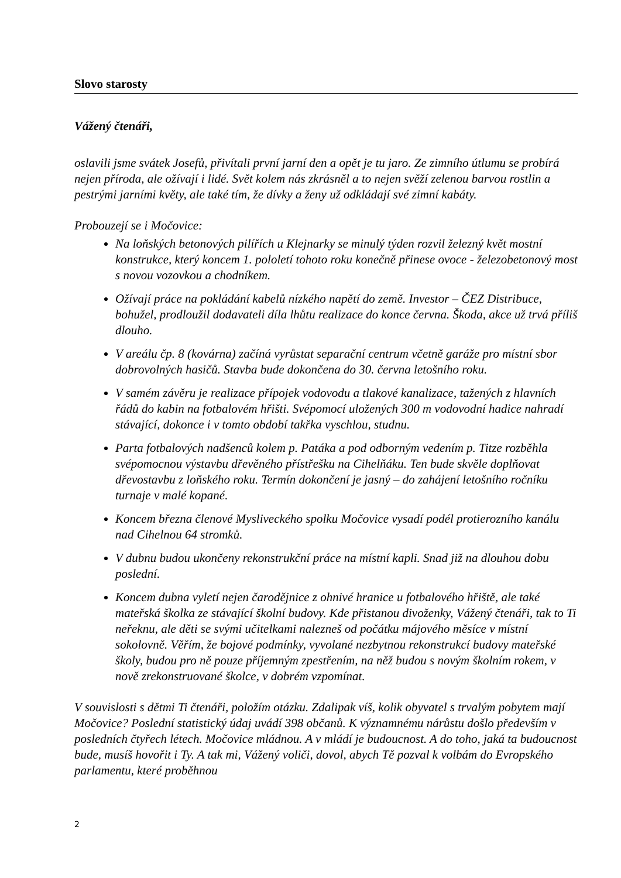Slovo starosty
Vážený čtenáři,
oslavili jsme svátek Josefů, přivítali první jarní den a opět je tu jaro. Ze zimního útlumu se probírá nejen příroda, ale ožívají i lidé. Svět kolem nás zkrásněl a to nejen svěží zelenou barvou rostlin a pestrými jarními květy, ale také tím, že dívky a ženy už odkládají své zimní kabáty.
Probouzejí se i Močovice:
Na loňských betonových pilířích u Klejnarky se minulý týden rozvil železný květ mostní konstrukce, který koncem 1. pololetí tohoto roku konečně přinese ovoce - železobetonový most s novou vozovkou a chodníkem.
Ožívají práce na pokládání kabelů nízkého napětí do země. Investor – ČEZ Distribuce, bohužel, prodloužil dodavateli díla lhůtu realizace do konce června. Škoda, akce už trvá příliš dlouho.
V areálu čp. 8 (kovárna) začíná vyrůstat separační centrum včetně garáže pro místní sbor dobrovolných hasičů. Stavba bude dokončena do 30. června letošního roku.
V samém závěru je realizace přípojek vodovodu a tlakové kanalizace, tažených z hlavních řádů do kabin na fotbalovém hřišti. Svépomocí uložených 300 m vodovodní hadice nahradí stávající, dokonce i v tomto období takřka vyschlou, studnu.
Parta fotbalových nadšenců kolem p. Patáka a pod odborným vedením p. Titze rozběhla svépomocnou výstavbu dřevěného přístřešku na Cihelňáku. Ten bude skvěle doplňovat dřevostavbu z loňského roku. Termín dokončení je jasný – do zahájení letošního ročníku turnaje v malé kopané.
Koncem března členové Mysliveckého spolku Močovice vysadí podél protierozního kanálu nad Cihelnou 64 stromků.
V dubnu budou ukončeny rekonstrukční práce na místní kapli. Snad již na dlouhou dobu poslední.
Koncem dubna vyletí nejen čarodějnice z ohnivé hranice u fotbalového hřiště, ale také mateřská školka ze stávající školní budovy. Kde přistanou divoženky, Vážený čtenáři, tak to Ti neřeknu, ale děti se svými učitelkami nalezneš od počátku májového měsíce v místní sokolovně. Věřím, že bojové podmínky, vyvolané nezbytnou rekonstrukcí budovy mateřské školy, budou pro ně pouze příjemným zpestřením, na něž budou s novým školním rokem, v nově zrekonstruované školce, v dobrém vzpomínat.
V souvislosti s dětmi Ti čtenáři, položím otázku. Zdalipak víš, kolik obyvatel s trvalým pobytem mají Močovice? Poslední statistický údaj uvádí 398 občanů. K významnému nárůstu došlo především v posledních čtyřech létech. Močovice mládnou. A v mládí je budoucnost. A do toho, jaká ta budoucnost bude, musíš hovořit i Ty. A tak mi, Vážený voliči, dovol, abych Tě pozval k volbám do Evropského parlamentu, které proběhnou
2